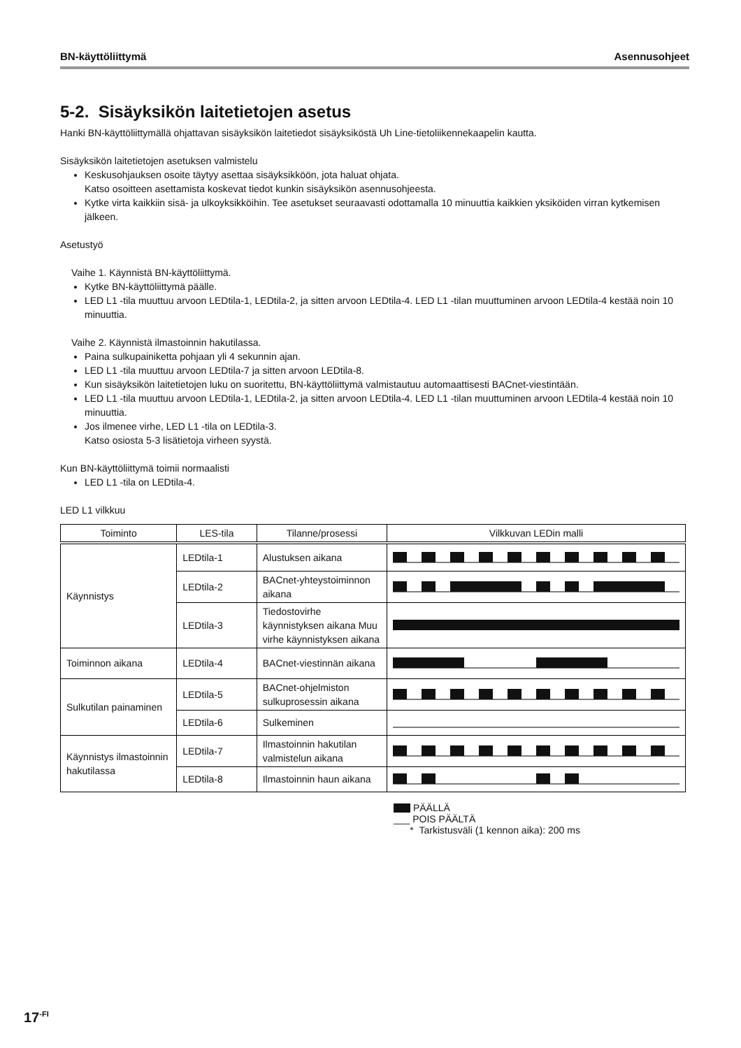BN-käyttöliittymä Asennusohjeet
5-2. Sisäyksikön laitetietojen asetus
Hanki BN-käyttöliittymällä ohjattavan sisäyksikön laitetiedot sisäyksiköstä Uh Line-tietoliikennekaapelin kautta.
Sisäyksikön laitetietojen asetuksen valmistelu
Keskusohjauksen osoite täytyy asettaa sisäyksikköön, jota haluat ohjata.
Katso osoitteen asettamista koskevat tiedot kunkin sisäyksikön asennusohjeesta.
Kytke virta kaikkiin sisä- ja ulkoyksikköihin. Tee asetukset seuraavasti odottamalla 10 minuuttia kaikkien yksiköiden virran kytkemisen jälkeen.
Asetustyö
Vaihe 1. Käynnistä BN-käyttöliittymä.
Kytke BN-käyttöliittymä päälle.
LED L1 -tila muuttuu arvoon LEDtila-1, LEDtila-2, ja sitten arvoon LEDtila-4. LED L1 -tilan muuttuminen arvoon LEDtila-4 kestää noin 10 minuuttia.
Vaihe 2. Käynnistä ilmastoinnin hakutilassa.
Paina sulkupainiketta pohjaan yli 4 sekunnin ajan.
LED L1 -tila muuttuu arvoon LEDtila-7 ja sitten arvoon LEDtila-8.
Kun sisäyksikön laitetietojen luku on suoritettu, BN-käyttöliittymä valmistautuu automaattisesti BACnet-viestintään.
LED L1 -tila muuttuu arvoon LEDtila-1, LEDtila-2, ja sitten arvoon LEDtila-4. LED L1 -tilan muuttuminen arvoon LEDtila-4 kestää noin 10 minuuttia.
Jos ilmenee virhe, LED L1 -tila on LEDtila-3.
Katso osiosta 5-3 lisätietoja virheen syystä.
Kun BN-käyttöliittymä toimii normaalisti
LED L1 -tila on LEDtila-4.
LED L1 vilkkuu
| Toiminto | LES-tila | Tilanne/prosessi | Vilkkuvan LEDin malli |
| --- | --- | --- | --- |
| Käynnistys | LEDtila-1 | Alustuksen aikana | |
| | LEDtila-2 | BACnet-yhteystoiminnon aikana | |
| | LEDtila-3 | Tiedostovirhe käynnistyksen aikana Muu virhe käynnistyksen aikana | |
| Toiminnon aikana | LEDtila-4 | BACnet-viestinnän aikana | |
| Sulkutilan painaminen | LEDtila-5 | BACnet-ohjelmiston sulkuprosessin aikana | |
| | LEDtila-6 | Sulkeminen | |
| Käynnistys ilmastoinnin hakutilassa | LEDtila-7 | Ilmastoinnin hakutilan valmistelun aikana | |
| | LEDtila-8 | Ilmastoinnin haun aikana | |
PÄÄLLÄ
___ POIS PÄÄLTÄ
* Tarkistusväli (1 kennon aika): 200 ms
17<sup>-FI</sup>